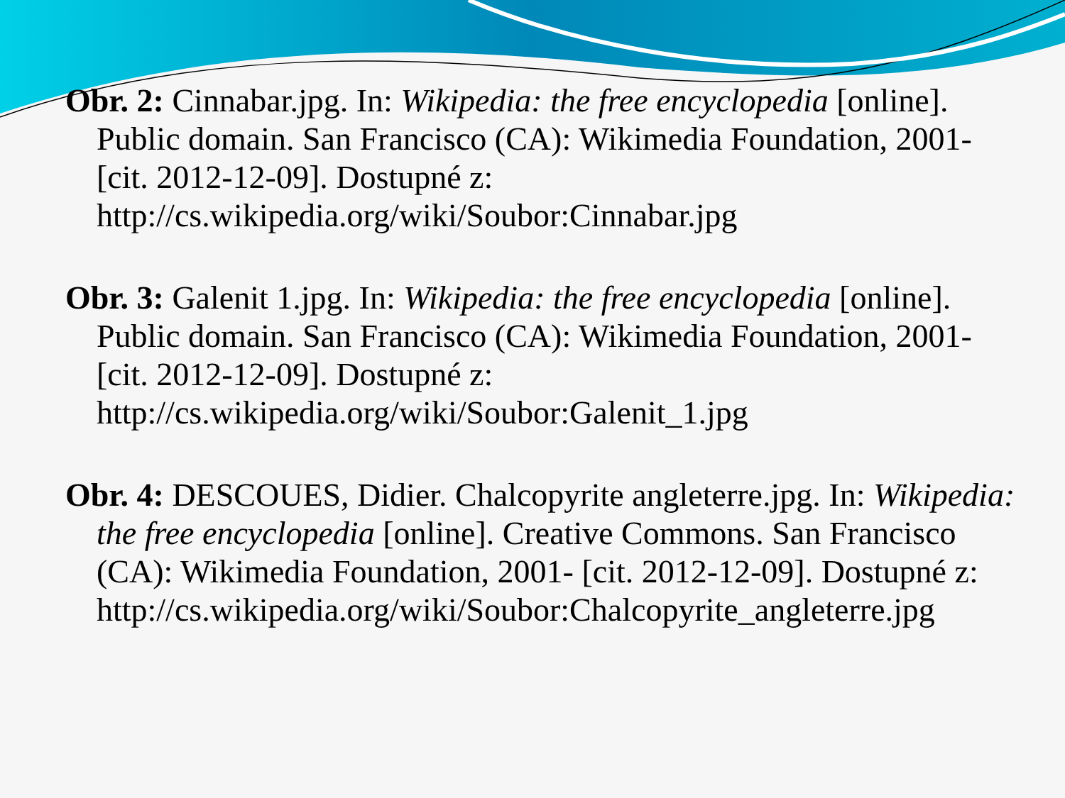Obr. 2: Cinnabar.jpg. In: Wikipedia: the free encyclopedia [online]. Public domain. San Francisco (CA): Wikimedia Foundation, 2001- [cit. 2012-12-09]. Dostupné z: http://cs.wikipedia.org/wiki/Soubor:Cinnabar.jpg
Obr. 3: Galenit 1.jpg. In: Wikipedia: the free encyclopedia [online]. Public domain. San Francisco (CA): Wikimedia Foundation, 2001- [cit. 2012-12-09]. Dostupné z: http://cs.wikipedia.org/wiki/Soubor:Galenit_1.jpg
Obr. 4: DESCOUES, Didier. Chalcopyrite angleterre.jpg. In: Wikipedia: the free encyclopedia [online]. Creative Commons. San Francisco (CA): Wikimedia Foundation, 2001- [cit. 2012-12-09]. Dostupné z: http://cs.wikipedia.org/wiki/Soubor:Chalcopyrite_angleterre.jpg